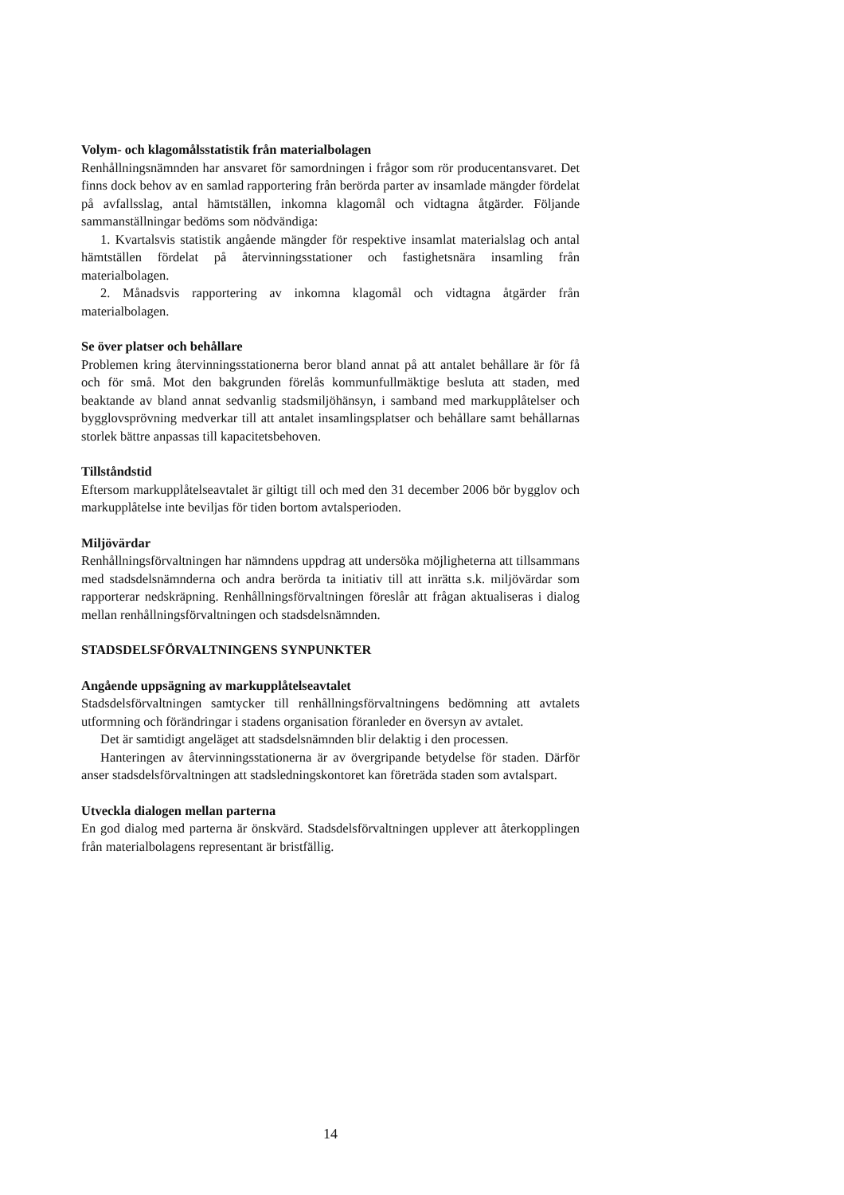Volym- och klagomålsstatistik från materialbolagen
Renhållningsnämnden har ansvaret för samordningen i frågor som rör producentansvaret. Det finns dock behov av en samlad rapportering från berörda parter av insamlade mängder fördelat på avfallsslag, antal hämtställen, inkomna klagomål och vidtagna åtgärder. Följande sammanställningar bedöms som nödvändiga:
1. Kvartalsvis statistik angående mängder för respektive insamlat materialslag och antal hämtställen fördelat på återvinningsstationer och fastighetsnära insamling från materialbolagen.
2. Månadsvis rapportering av inkomna klagomål och vidtagna åtgärder från materialbolagen.
Se över platser och behållare
Problemen kring återvinningsstationerna beror bland annat på att antalet behållare är för få och för små. Mot den bakgrunden förelås kommunfullmäktige besluta att staden, med beaktande av bland annat sedvanlig stadsmiljöhänsyn, i samband med markupplåtelser och bygglovsprövning medverkar till att antalet insamlingsplatser och behållare samt behållarnas storlek bättre anpassas till kapacitetsbehoven.
Tillståndstid
Eftersom markupplåtelseavtalet är giltigt till och med den 31 december 2006 bör bygglov och markupplåtelse inte beviljas för tiden bortom avtalsperioden.
Miljövärdar
Renhållningsförvaltningen har nämndens uppdrag att undersöka möjligheterna att tillsammans med stadsdelsnämnderna och andra berörda ta initiativ till att inrätta s.k. miljövärdar som rapporterar nedskräpning. Renhållningsförvaltningen föreslår att frågan aktualiseras i dialog mellan renhållningsförvaltningen och stadsdelsnämnden.
STADSDELSFÖRVALTNINGENS SYNPUNKTER
Angående uppsägning av markupplåtelseavtalet
Stadsdelsförvaltningen samtycker till renhållningsförvaltningens bedömning att avtalets utformning och förändringar i stadens organisation föranleder en översyn av avtalet.
Det är samtidigt angeläget att stadsdelsnämnden blir delaktig i den processen.
Hanteringen av återvinningsstationerna är av övergripande betydelse för staden. Därför anser stadsdelsförvaltningen att stadsledningskontoret kan företräda staden som avtalspart.
Utveckla dialogen mellan parterna
En god dialog med parterna är önskvärd. Stadsdelsförvaltningen upplever att återkopplingen från materialbolagens representant är bristfällig.
14